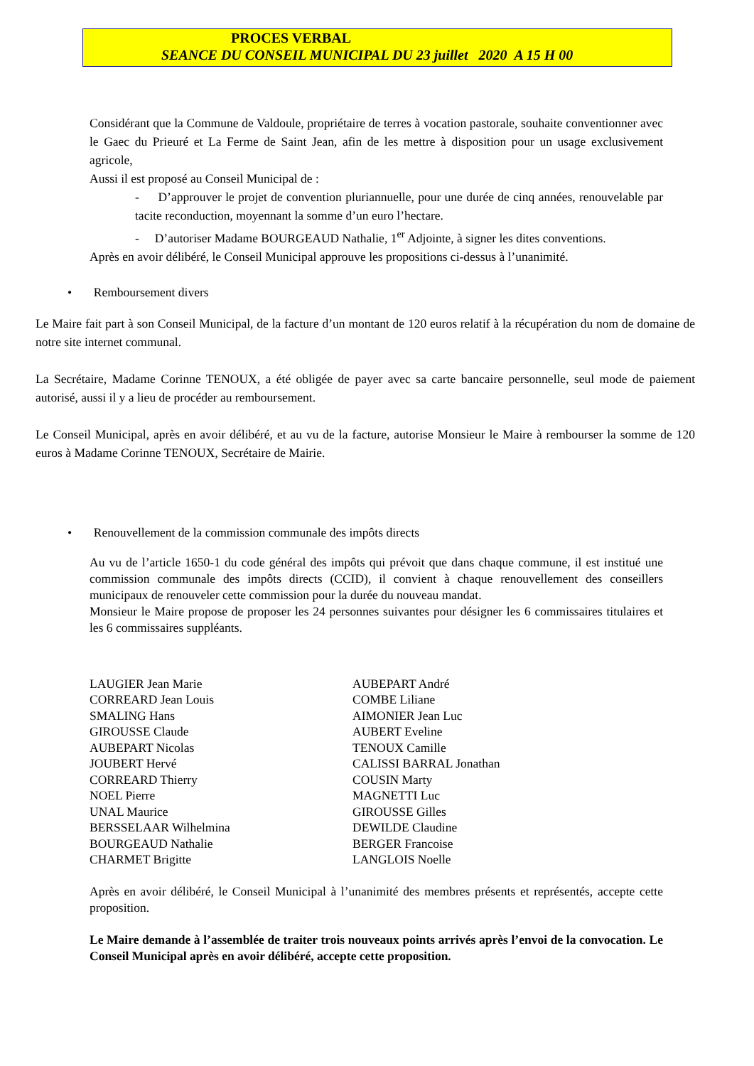PROCES VERBAL
SEANCE DU CONSEIL MUNICIPAL DU 23 juillet 2020 A 15 H 00
Considérant que la Commune de Valdoule, propriétaire de terres à vocation pastorale, souhaite conventionner avec le Gaec du Prieuré et La Ferme de Saint Jean, afin de les mettre à disposition pour un usage exclusivement agricole,
Aussi il est proposé au Conseil Municipal de :
- D’approuver le projet de convention pluriannuelle, pour une durée de cinq années, renouvelable par tacite reconduction, moyennant la somme d’un euro l’hectare.
- D’autoriser Madame BOURGEAUD Nathalie, 1<sup>er</sup> Adjointe, à signer les dites conventions.
Après en avoir délibéré, le Conseil Municipal approuve les propositions ci-dessus à l’unanimité.
• Remboursement divers
Le Maire fait part à son Conseil Municipal, de la facture d’un montant de 120 euros relatif à la récupération du nom de domaine de notre site internet communal.
La Secrétaire, Madame Corinne TENOUX, a été obligée de payer avec sa carte bancaire personnelle, seul mode de paiement autorisé, aussi il y a lieu de procéder au remboursement.
Le Conseil Municipal, après en avoir délibéré, et au vu de la facture, autorise Monsieur le Maire à rembourser la somme de 120 euros à Madame Corinne TENOUX, Secrétaire de Mairie.
• Renouvellement de la commission communale des impôts directs
Au vu de l’article 1650-1 du code général des impôts qui prévoit que dans chaque commune, il est institué une commission communale des impôts directs (CCID), il convient à chaque renouvellement des conseillers municipaux de renouveler cette commission pour la durée du nouveau mandat.
Monsieur le Maire propose de proposer les 24 personnes suivantes pour désigner les 6 commissaires titulaires et les 6 commissaires suppléants.
LAUGIER Jean Marie
CORREARD Jean Louis
SMALING Hans
GIROUSSE Claude
AUBEPART Nicolas
JOUBERT Hervé
CORREARD Thierry
NOEL Pierre
UNAL Maurice
BERSSELAAR Wilhelmina
BOURGEAUD Nathalie
CHARMET Brigitte
AUBEPART André
COMBE Liliane
AIMONIER Jean Luc
AUBERT Eveline
TENOUX Camille
CALISSI BARRAL Jonathan
COUSIN Marty
MAGNETTI Luc
GIROUSSE Gilles
DEWILDE Claudine
BERGER Francoise
LANGLOIS Noelle
Après en avoir délibéré, le Conseil Municipal à l’unanimité des membres présents et représentés, accepte cette proposition.
Le Maire demande à l’assemblée de traiter trois nouveaux points arrivés après l’envoi de la convocation. Le Conseil Municipal après en avoir délibéré, accepte cette proposition.